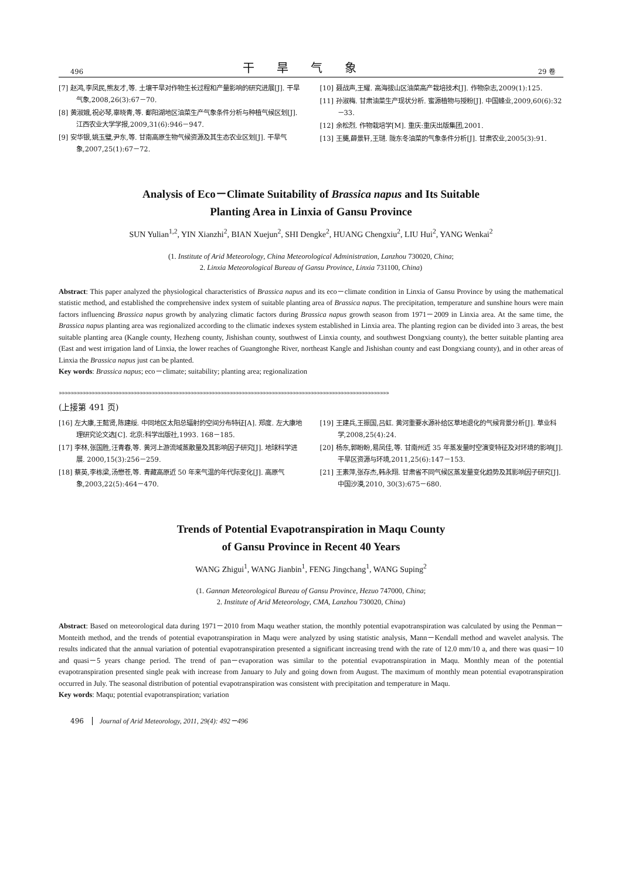496 干旱气象 29 卷
[7] 赵鸿,李凤民,熊友才,等. 土壤干旱对作物生长过程和产量影响的研究进展[J]. 干旱气象,2008,26(3):67－70.
[8] 黄淑娥,祝必琴,辜晓青,等. 鄱阳湖地区油菜生产气象条件分析与种植气候区划[J]. 江西农业大学学报,2009,31(6):946－947.
[9] 安华银,姚玉璧,尹东,等. 甘南高原生物气候资源及其生态农业区划[J]. 干旱气象,2007,25(1):67－72.
[10] 聂战声,王耀. 高海拔山区油菜高产栽培技术[J]. 作物杂志,2009(1):125.
[11] 孙淑梅. 甘肃油菜生产现状分析. 蜜源植物与授粉[J]. 中国蜂业,2009,60(6):32－33.
[12] 余松烈. 作物栽培学[M]. 重庆:重庆出版集团,2001.
[13] 王龑,薛景轩,王琎. 陇东冬油菜的气象条件分析[J]. 甘肃农业,2005(3):91.
Analysis of Eco－Climate Suitability of Brassica napus and Its Suitable
Planting Area in Linxia of Gansu Province
SUN Yulian<sup>1,2</sup>, YIN Xianzhi<sup>2</sup>, BIAN Xuejun<sup>2</sup>, SHI Dengke<sup>2</sup>, HUANG Chengxiu<sup>2</sup>, LIU Hui<sup>2</sup>, YANG Wenkai<sup>2</sup>
(1. Institute of Arid Meteorology, China Meteorological Administration, Lanzhou 730020, China;
2. Linxia Meteorological Bureau of Gansu Province, Linxia 731100, China)
Abstract: This paper analyzed the physiological characteristics of Brassica napus and its eco－climate condition in Linxia of Gansu Province by using the mathematical statistic method, and established the comprehensive index system of suitable planting area of Brassica napus. The precipitation, temperature and sunshine hours were main factors influencing Brassica napus growth by analyzing climatic factors during Brassica napus growth season from 1971－2009 in Linxia area. At the same time, the Brassica napus planting area was regionalized according to the climatic indexes system established in Linxia area. The planting region can be divided into 3 areas, the best suitable planting area (Kangle county, Hezheng county, Jishishan county, southwest of Linxia county, and southwest Dongxiang county), the better suitable planting area (East and west irrigation land of Linxia, the lower reaches of Guangtonghe River, northeast Kangle and Jishishan county and east Dongxiang county), and in other areas of Linxia the Brassica napus just can be planted.
Key words: Brassica napus; eco－climate; suitability; planting area; regionalization
»»»»»»»»»»»»»»»»»»»»»»»»»»»»»»»»»»»»»»»»»»»»»»»»»»»»»»»»»»»»»»»»»»»»»»»»»»»»»»»»»»»»»»»»»»»»»»»»»»»»»»»»»»»»»»
(上接第 491 页)
[16] 左大康,王懿贤,陈建绥. 中同地区太阳总辐射的空间分布特征[A]. 郑度. 左大康地理研究论文选[C]. 北京:科学出版社,1993. 168－185.
[17] 李林,张国胜,汪青春,等. 黄河上游流域蒸散量及其影响因子研究[J]. 地球科学进展. 2000,15(3):256－259.
[18] 蔡英,李栋梁,汤懋苍,等. 青藏高原近 50 年来气温的年代际变化[J]. 高原气象,2003,22(5):464－470.
[19] 王建兵,王振国,吕虹. 黄河重要水源补给区草地退化的气候背景分析[J]. 草业科学,2008,25(4):24.
[20] 杨东,郭盼盼,易凤佳,等. 甘南州近 35 年蒸发量时空演变特征及对环境的影响[J]. 干旱区资源与环境,2011,25(6):147－153.
[21] 王素萍,张存杰,韩永翔. 甘肃省不同气候区蒸发量变化趋势及其影响因子研究[J]. 中国沙漠,2010, 30(3):675－680.
Trends of Potential Evapotranspiration in Maqu County
of Gansu Province in Recent 40 Years
WANG Zhigui<sup>1</sup>, WANG Jianbin<sup>1</sup>, FENG Jingchang<sup>1</sup>, WANG Suping<sup>2</sup>
(1. Gannan Meteorological Bureau of Gansu Province, Hezuo 747000, China;
2. Institute of Arid Meteorology, CMA, Lanzhou 730020, China)
Abstract: Based on meteorological data during 1971－2010 from Maqu weather station, the monthly potential evapotranspiration was calculated by using the Penman－Monteith method, and the trends of potential evapotranspiration in Maqu were analyzed by using statistic analysis, Mann－Kendall method and wavelet analysis. The results indicated that the annual variation of potential evapotranspiration presented a significant increasing trend with the rate of 12.0 mm/10 a, and there was quasi－10 and quasi－5 years change period. The trend of pan－evaporation was similar to the potential evapotranspiration in Maqu. Monthly mean of the potential evapotranspiration presented single peak with increase from January to July and going down from August. The maximum of monthly mean potential evapotranspiration occurred in July. The seasonal distribution of potential evapotranspiration was consistent with precipitation and temperature in Maqu.
Key words: Maqu; potential evapotranspiration; variation
496 Journal of Arid Meteorology, 2011, 29(4): 492－496